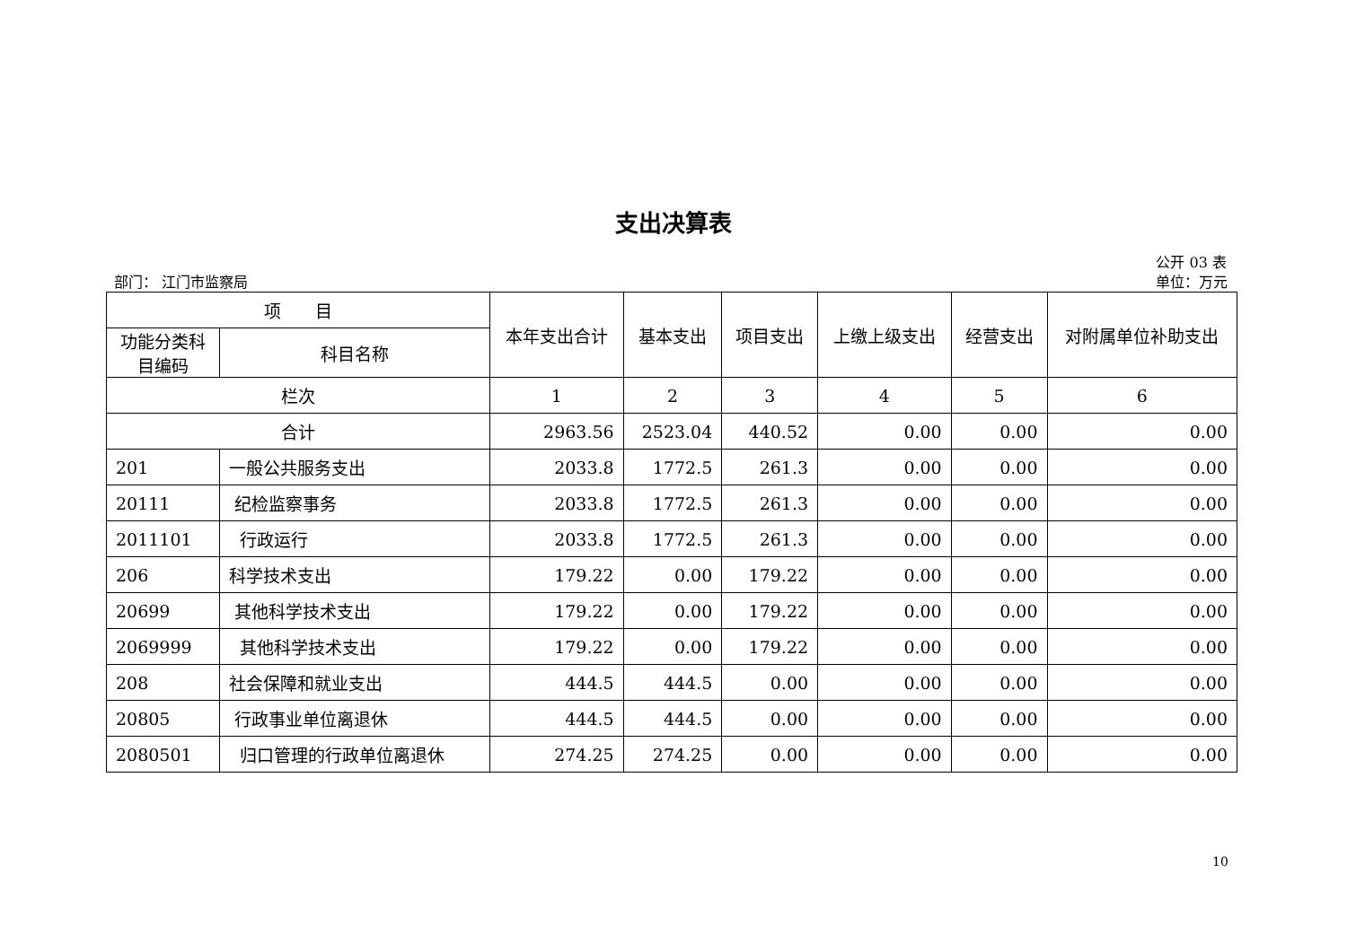支出决算表
公开 03 表
部门： 江门市监察局 单位：万元
| 项 目 | | 本年支出合计 | 基本支出 | 项目支出 | 上缴上级支出 | 经营支出 | 对附属单位补助支出 |
| --- | --- | --- | --- | --- | --- | --- | --- |
| 功能分类科目编码 | 科目名称 | | | | | | |
| 栏次 | | 1 | 2 | 3 | 4 | 5 | 6 |
| 合计 | | 2963.56 | 2523.04 | 440.52 | 0.00 | 0.00 | 0.00 |
| 201 | 一般公共服务支出 | 2033.8 | 1772.5 | 261.3 | 0.00 | 0.00 | 0.00 |
| 20111 | 纪检监察事务 | 2033.8 | 1772.5 | 261.3 | 0.00 | 0.00 | 0.00 |
| 2011101 | 行政运行 | 2033.8 | 1772.5 | 261.3 | 0.00 | 0.00 | 0.00 |
| 206 | 科学技术支出 | 179.22 | 0.00 | 179.22 | 0.00 | 0.00 | 0.00 |
| 20699 | 其他科学技术支出 | 179.22 | 0.00 | 179.22 | 0.00 | 0.00 | 0.00 |
| 2069999 | 其他科学技术支出 | 179.22 | 0.00 | 179.22 | 0.00 | 0.00 | 0.00 |
| 208 | 社会保障和就业支出 | 444.5 | 444.5 | 0.00 | 0.00 | 0.00 | 0.00 |
| 20805 | 行政事业单位离退休 | 444.5 | 444.5 | 0.00 | 0.00 | 0.00 | 0.00 |
| 2080501 | 归口管理的行政单位离退休 | 274.25 | 274.25 | 0.00 | 0.00 | 0.00 | 0.00 |
10